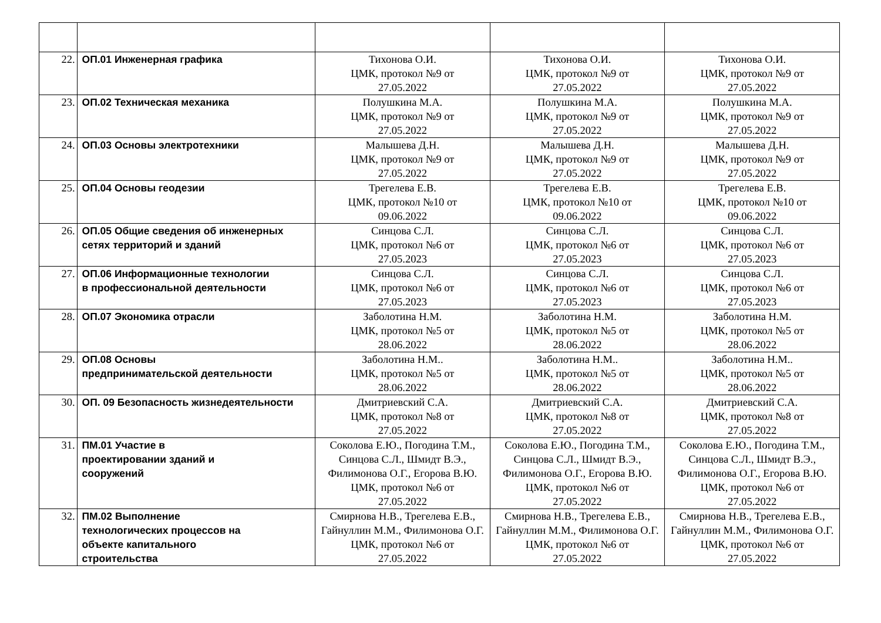| 22. | ОП.01 Инженерная графика | Тихонова О.И. ЦМК, протокол №9 от 27.05.2022 | Тихонова О.И. ЦМК, протокол №9 от 27.05.2022 | Тихонова О.И. ЦМК, протокол №9 от 27.05.2022 |
| 23. | ОП.02 Техническая механика | Полушкина М.А. ЦМК, протокол №9 от 27.05.2022 | Полушкина М.А. ЦМК, протокол №9 от 27.05.2022 | Полушкина М.А. ЦМК, протокол №9 от 27.05.2022 |
| 24. | ОП.03 Основы электротехники | Малышева Д.Н. ЦМК, протокол №9 от 27.05.2022 | Малышева Д.Н. ЦМК, протокол №9 от 27.05.2022 | Малышева Д.Н. ЦМК, протокол №9 от 27.05.2022 |
| 25. | ОП.04 Основы геодезии | Трегелева Е.В. ЦМК, протокол №10 от 09.06.2022 | Трегелева Е.В. ЦМК, протокол №10 от 09.06.2022 | Трегелева Е.В. ЦМК, протокол №10 от 09.06.2022 |
| 26. | ОП.05 Общие сведения об инженерных сетях территорий и зданий | Синцова С.Л. ЦМК, протокол №6 от 27.05.2023 | Синцова С.Л. ЦМК, протокол №6 от 27.05.2023 | Синцова С.Л. ЦМК, протокол №6 от 27.05.2023 |
| 27. | ОП.06 Информационные технологии в профессиональной деятельности | Синцова С.Л. ЦМК, протокол №6 от 27.05.2023 | Синцова С.Л. ЦМК, протокол №6 от 27.05.2023 | Синцова С.Л. ЦМК, протокол №6 от 27.05.2023 |
| 28. | ОП.07 Экономика отрасли | Заболотина Н.М. ЦМК, протокол №5 от 28.06.2022 | Заболотина Н.М. ЦМК, протокол №5 от 28.06.2022 | Заболотина Н.М. ЦМК, протокол №5 от 28.06.2022 |
| 29. | ОП.08 Основы предпринимательской деятельности | Заболотина Н.М.. ЦМК, протокол №5 от 28.06.2022 | Заболотина Н.М.. ЦМК, протокол №5 от 28.06.2022 | Заболотина Н.М.. ЦМК, протокол №5 от 28.06.2022 |
| 30. | ОП. 09 Безопасность жизнедеятельности | Дмитриевский С.А. ЦМК, протокол №8 от 27.05.2022 | Дмитриевский С.А. ЦМК, протокол №8 от 27.05.2022 | Дмитриевский С.А. ЦМК, протокол №8 от 27.05.2022 |
| 31. | ПМ.01 Участие в проектировании зданий и сооружений | Соколова Е.Ю., Погодина Т.М., Синцова С.Л., Шмидт В.Э., Филимонова О.Г., Егорова В.Ю. ЦМК, протокол №6 от 27.05.2022 | Соколова Е.Ю., Погодина Т.М., Синцова С.Л., Шмидт В.Э., Филимонова О.Г., Егорова В.Ю. ЦМК, протокол №6 от 27.05.2022 | Соколова Е.Ю., Погодина Т.М., Синцова С.Л., Шмидт В.Э., Филимонова О.Г., Егорова В.Ю. ЦМК, протокол №6 от 27.05.2022 |
| 32. | ПМ.02 Выполнение технологических процессов на объекте капитального строительства | Смирнова Н.В., Трегелева Е.В., Гайнуллин М.М., Филимонова О.Г. ЦМК, протокол №6 от 27.05.2022 | Смирнова Н.В., Трегелева Е.В., Гайнуллин М.М., Филимонова О.Г. ЦМК, протокол №6 от 27.05.2022 | Смирнова Н.В., Трегелева Е.В., Гайнуллин М.М., Филимонова О.Г. ЦМК, протокол №6 от 27.05.2022 |